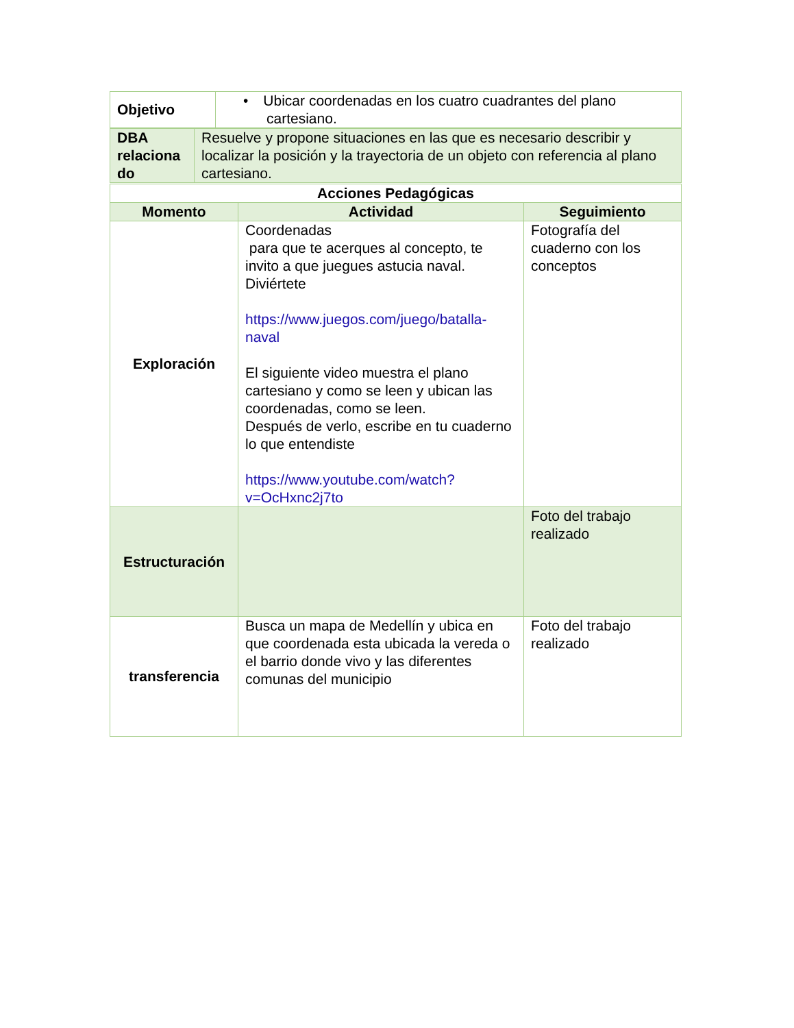| Objetivo | • Ubicar coordenadas en los cuatro cuadrantes del plano cartesiano. |
| DBA relaciona do | Resuelve y propone situaciones en las que es necesario describir y localizar la posición y la trayectoria de un objeto con referencia al plano cartesiano. |
| Acciones Pedagógicas | | |
| --- | --- | --- |
| Momento | Actividad | Seguimiento |
| Exploración | Coordenadas para que te acerques al concepto, te invito a que juegues astucia naval. Diviértete https://www.juegos.com/juego/batalla-naval El siguiente video muestra el plano cartesiano y como se leen y ubican las coordenadas, como se leen. Después de verlo, escribe en tu cuaderno lo que entendiste https://www.youtube.com/watch?v=OcHxnc2j7to | Fotografía del cuaderno con los conceptos |
| Estructuración | | Foto del trabajo realizado |
| transferencia | Busca un mapa de Medellín y ubica en que coordenada esta ubicada la vereda o el barrio donde vivo y las diferentes comunas del municipio | Foto del trabajo realizado |